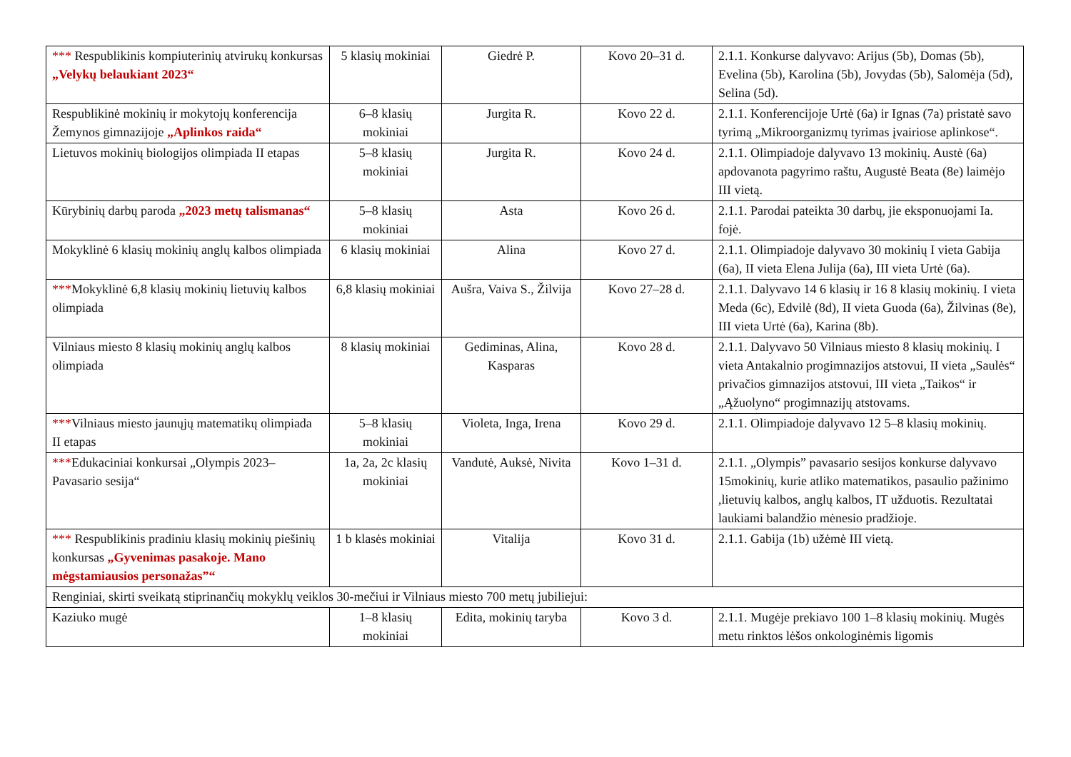| *** Respublikinis kompiuterinių atvirukų konkursas „Velykų belaukiant 2023“ | 5 klasių mokiniai | Giedrė P. | Kovo 20–31 d. | 2.1.1. Konkurse dalyvavo: Arijus (5b), Domas (5b), Evelina (5b), Karolina (5b), Jovydas (5b), Salomėja (5d), Selina (5d). |
| Respublikinė mokinių ir mokytojų konferencija Žemynos gimnazijoje „Aplinkos raida“ | 6–8 klasių mokiniai | Jurgita R. | Kovo 22 d. | 2.1.1. Konferencijoje Urtė (6a) ir Ignas (7a) pristatė savo tyrimą „Mikroorganizmų tyrimas įvairiose aplinkose“. |
| Lietuvos mokinių biologijos olimpiada II etapas | 5–8 klasių mokiniai | Jurgita R. | Kovo 24 d. | 2.1.1. Olimpiadoje dalyvavo 13 mokinių. Austė (6a) apdovanota pagyrimo raštu, Augustė Beata (8e) laimėjo III vietą. |
| Kūrybinių darbų paroda „2023 metų talismanas“ | 5–8 klasių mokiniai | Asta | Kovo 26 d. | 2.1.1. Parodai pateikta 30 darbų, jie eksponuojami Ia. fojė. |
| Mokyklinė 6 klasių mokinių anglų kalbos olimpiada | 6 klasių mokiniai | Alina | Kovo 27 d. | 2.1.1. Olimpiadoje dalyvavo 30 mokinių I vieta Gabija (6a), II vieta Elena Julija (6a), III vieta Urtė (6a). |
| *** Mokyklinė 6,8 klasių mokinių lietuvių kalbos olimpiada | 6,8 klasių mokiniai | Aušra, Vaiva S., Žilvija | Kovo 27–28 d. | 2.1.1. Dalyvavo 14 6 klasių ir 16 8 klasių mokinių. I vieta Meda (6c), Edvilė (8d), II vieta Guoda (6a), Žilvinas (8e), III vieta Urtė (6a), Karina (8b). |
| Vilniaus miesto 8 klasių mokinių anglų kalbos olimpiada | 8 klasių mokiniai | Gediminas, Alina, Kasparas | Kovo 28 d. | 2.1.1. Dalyvavo 50 Vilniaus miesto 8 klasių mokinių. I vieta Antakalnio progimnazijos atstovui, II vieta „Saulės“ privačios gimnazijos atstovui, III vieta „Taikos“ ir „Ąžuolyno“ progimnazijų atstovams. |
| *** Vilniaus miesto jaunųjų matematikų olimpiada II etapas | 5–8 klasių mokiniai | Violeta, Inga, Irena | Kovo 29 d. | 2.1.1. Olimpiadoje dalyvavo 12 5–8 klasių mokinių. |
| *** Edukaciniai konkursai „Olympis 2023–Pavasario sesija“ | 1a, 2a, 2c klasių mokiniai | Vandutė, Auksė, Nivita | Kovo 1–31 d. | 2.1.1. „Olympis” pavasario sesijos konkurse dalyvavo 15mokinių, kurie atliko matematikos, pasaulio pažinimo ,lietuvių kalbos, anglų kalbos, IT užduotis. Rezultatai laukiami balandžio mėnesio pradžioje. |
| *** Respublikinis pradiniu klasių mokinių piešinių konkursas „Gyvenimas pasakoje. Mano mėgstamiausios personažas”“ | 1 b klasės mokiniai | Vitalija | Kovo 31 d. | 2.1.1. Gabija (1b) užėmė III vietą. |
| Renginiai, skirti sveikatą stiprinančių mokyklų veiklos 30-mečiui ir Vilniaus miesto 700 metų jubiliejui: | | | | |
| Kaziuko mugė | 1–8 klasių mokiniai | Edita, mokinių taryba | Kovo 3 d. | 2.1.1. Mugėje prekiavo 100 1–8 klasių mokinių. Mugės metu rinktos lėšos onkologinėmis ligomis |